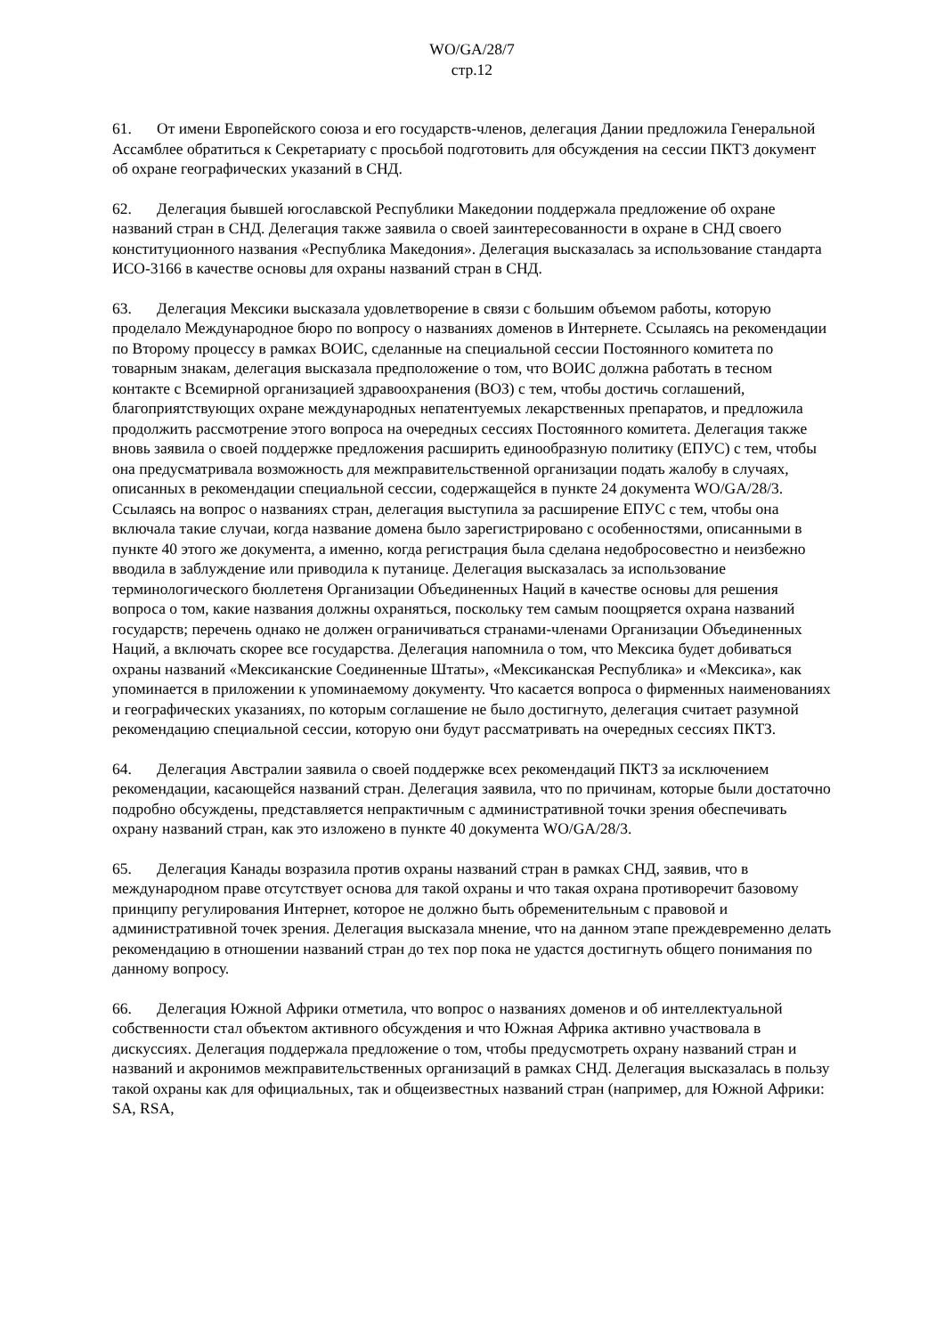WO/GA/28/7
стр.12
61. От имени Европейского союза и его государств-членов, делегация Дании предложила Генеральной Ассамблее обратиться к Секретариату с просьбой подготовить для обсуждения на сессии ПКТЗ документ об охране географических указаний в СНД.
62. Делегация бывшей югославской Республики Македонии поддержала предложение об охране названий стран в СНД. Делегация также заявила о своей заинтересованности в охране в СНД своего конституционного названия «Республика Македония». Делегация высказалась за использование стандарта ИСО-3166 в качестве основы для охраны названий стран в СНД.
63. Делегация Мексики высказала удовлетворение в связи с большим объемом работы, которую проделало Международное бюро по вопросу о названиях доменов в Интернете. Ссылаясь на рекомендации по Второму процессу в рамках ВОИС, сделанные на специальной сессии Постоянного комитета по товарным знакам, делегация высказала предположение о том, что ВОИС должна работать в тесном контакте с Всемирной организацией здравоохранения (ВОЗ) с тем, чтобы достичь соглашений, благоприятствующих охране международных непатентуемых лекарственных препаратов, и предложила продолжить рассмотрение этого вопроса на очередных сессиях Постоянного комитета. Делегация также вновь заявила о своей поддержке предложения расширить единообразную политику (ЕПУС) с тем, чтобы она предусматривала возможность для межправительственной организации подать жалобу в случаях, описанных в рекомендации специальной сессии, содержащейся в пункте 24 документа WO/GA/28/3. Ссылаясь на вопрос о названиях стран, делегация выступила за расширение ЕПУС с тем, чтобы она включала такие случаи, когда название домена было зарегистрировано с особенностями, описанными в пункте 40 этого же документа, а именно, когда регистрация была сделана недобросовестно и неизбежно вводила в заблуждение или приводила к путанице. Делегация высказалась за использование терминологического бюллетеня Организации Объединенных Наций в качестве основы для решения вопроса о том, какие названия должны охраняться, поскольку тем самым поощряется охрана названий государств; перечень однако не должен ограничиваться странами-членами Организации Объединенных Наций, а включать скорее все государства. Делегация напомнила о том, что Мексика будет добиваться охраны названий «Мексиканские Соединенные Штаты», «Мексиканская Республика» и «Мексика», как упоминается в приложении к упоминаемому документу. Что касается вопроса о фирменных наименованиях и географических указаниях, по которым соглашение не было достигнуто, делегация считает разумной рекомендацию специальной сессии, которую они будут рассматривать на очередных сессиях ПКТЗ.
64. Делегация Австралии заявила о своей поддержке всех рекомендаций ПКТЗ за исключением рекомендации, касающейся названий стран. Делегация заявила, что по причинам, которые были достаточно подробно обсуждены, представляется непрактичным с административной точки зрения обеспечивать охрану названий стран, как это изложено в пункте 40 документа WO/GA/28/3.
65. Делегация Канады возразила против охраны названий стран в рамках СНД, заявив, что в международном праве отсутствует основа для такой охраны и что такая охрана противоречит базовому принципу регулирования Интернет, которое не должно быть обременительным с правовой и административной точек зрения. Делегация высказала мнение, что на данном этапе преждевременно делать рекомендацию в отношении названий стран до тех пор пока не удастся достигнуть общего понимания по данному вопросу.
66. Делегация Южной Африки отметила, что вопрос о названиях доменов и об интеллектуальной собственности стал объектом активного обсуждения и что Южная Африка активно участвовала в дискуссиях. Делегация поддержала предложение о том, чтобы предусмотреть охрану названий стран и названий и акронимов межправительственных организаций в рамках СНД. Делегация высказалась в пользу такой охраны как для официальных, так и общеизвестных названий стран (например, для Южной Африки: SA, RSA,